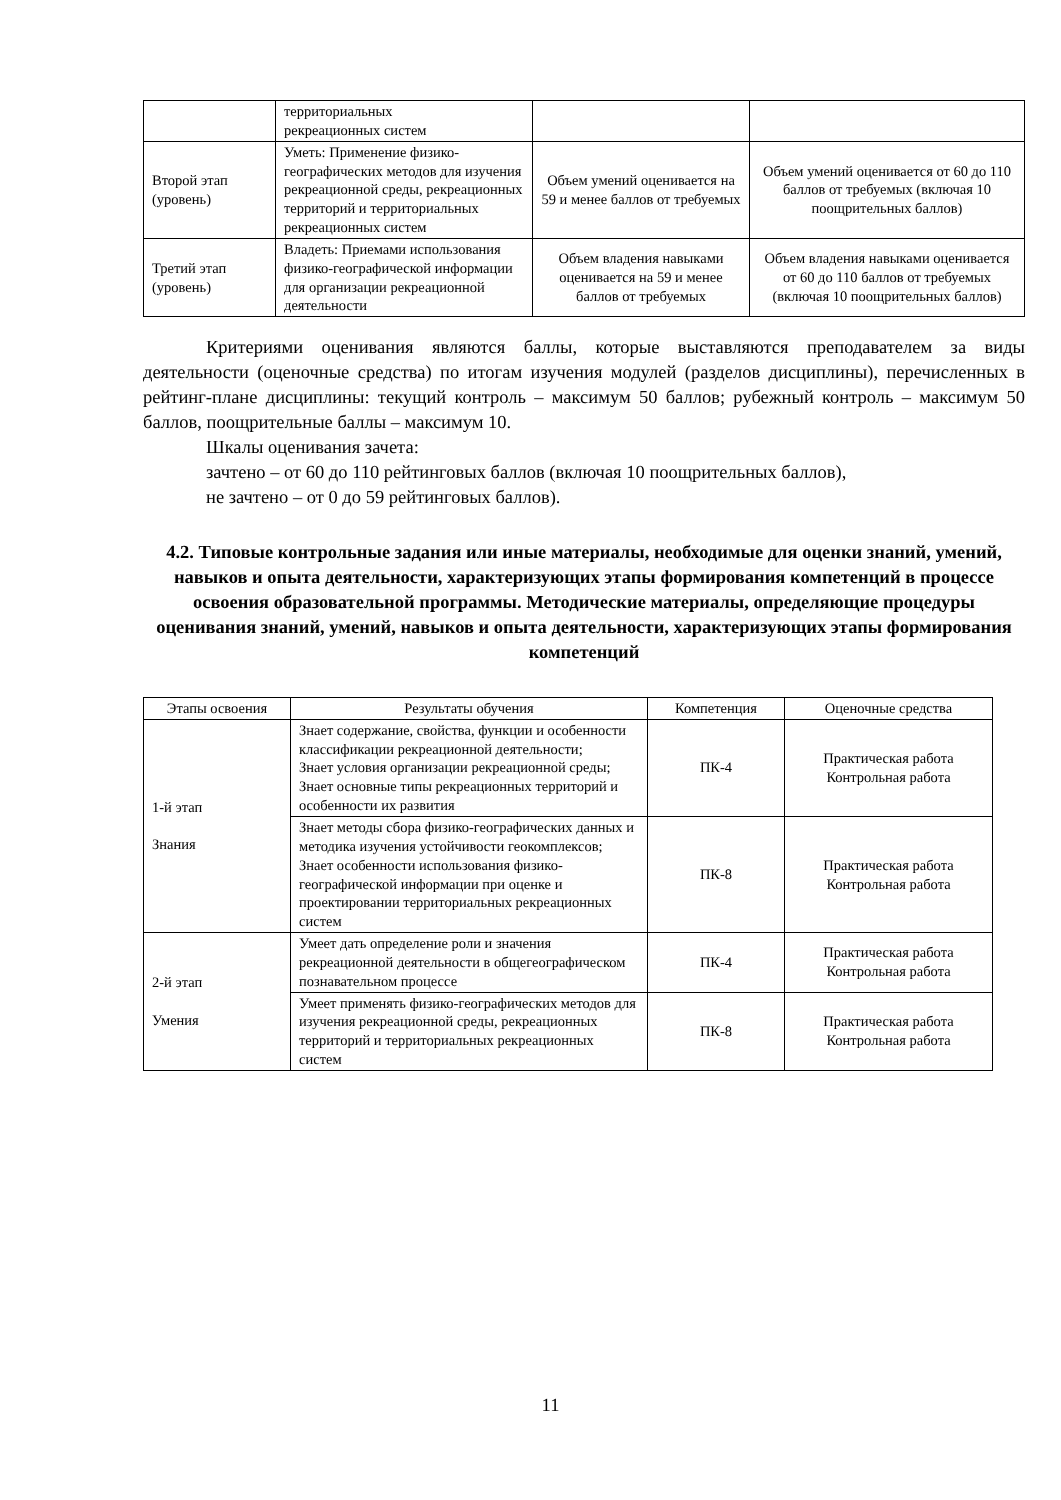| | территориальных рекреационных систем | | |
| Второй этап (уровень) | Уметь: Применение физико-географических методов для изучения рекреационной среды, рекреационных территорий и территориальных рекреационных систем | Объем умений оценивается на 59 и менее баллов от требуемых | Объем умений оценивается от 60 до 110 баллов от требуемых (включая 10 поощрительных баллов) |
| Третий этап (уровень) | Владеть: Приемами использования физико-географической информации для организации рекреационной деятельности | Объем владения навыками оценивается на 59 и менее баллов от требуемых | Объем владения навыками оценивается от 60 до 110 баллов от требуемых (включая 10 поощрительных баллов) |
Критериями оценивания являются баллы, которые выставляются преподавателем за виды деятельности (оценочные средства) по итогам изучения модулей (разделов дисциплины), перечисленных в рейтинг-плане дисциплины: текущий контроль – максимум 50 баллов; рубежный контроль – максимум 50 баллов, поощрительные баллы – максимум 10.
Шкалы оценивания зачета:
зачтено – от 60 до 110 рейтинговых баллов (включая 10 поощрительных баллов),
не зачтено – от 0 до 59 рейтинговых баллов).
4.2. Типовые контрольные задания или иные материалы, необходимые для оценки знаний, умений, навыков и опыта деятельности, характеризующих этапы формирования компетенций в процессе освоения образовательной программы. Методические материалы, определяющие процедуры оценивания знаний, умений, навыков и опыта деятельности, характеризующих этапы формирования компетенций
| Этапы освоения | Результаты обучения | Компетенция | Оценочные средства |
| --- | --- | --- | --- |
| 1-й этап Знания | Знает содержание, свойства, функции и особенности классификации рекреационной деятельности; Знает условия организации рекреационной среды; Знает основные типы рекреационных территорий и особенности их развития | ПК-4 | Практическая работа Контрольная работа |
| | Знает методы сбора физико-географических данных и методика изучения устойчивости геокомплексов; Знает особенности использования физико-географической информации при оценке и проектировании территориальных рекреационных систем | ПК-8 | Практическая работа Контрольная работа |
| 2-й этап Умения | Умеет дать определение роли и значения рекреационной деятельности в общегеографическом познавательном процессе | ПК-4 | Практическая работа Контрольная работа |
| | Умеет применять физико-географических методов для изучения рекреационной среды, рекреационных территорий и территориальных рекреационных систем | ПК-8 | Практическая работа Контрольная работа |
11